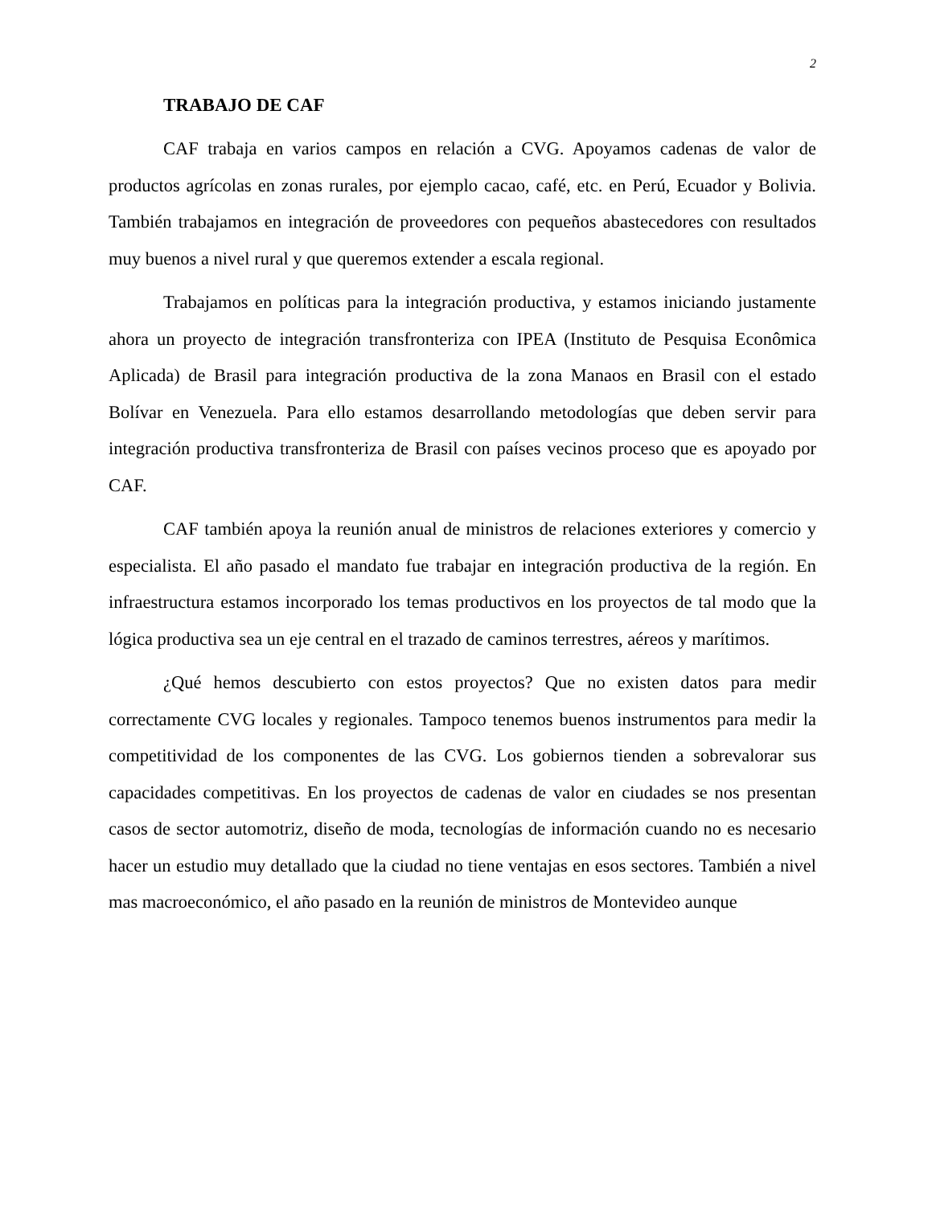2
TRABAJO DE CAF
CAF trabaja en varios campos en relación a CVG. Apoyamos cadenas de valor de productos agrícolas en zonas rurales, por ejemplo cacao, café, etc. en Perú, Ecuador y Bolivia. También trabajamos en integración de proveedores con pequeños abastecedores con resultados muy buenos a nivel rural y que queremos extender a escala regional.
Trabajamos en políticas para la integración productiva, y estamos iniciando justamente ahora un proyecto de integración transfronteriza con IPEA (Instituto de Pesquisa Econômica Aplicada) de Brasil para integración productiva de la zona Manaos en Brasil con el estado Bolívar en Venezuela. Para ello estamos desarrollando metodologías que deben servir para integración productiva transfronteriza de Brasil con países vecinos proceso que es apoyado por CAF.
CAF también apoya la reunión anual de ministros de relaciones exteriores y comercio y especialista. El año pasado el mandato fue trabajar en integración productiva de la región. En infraestructura estamos incorporado los temas productivos en los proyectos de tal modo que la lógica productiva sea un eje central en el trazado de caminos terrestres, aéreos y marítimos.
¿Qué hemos descubierto con estos proyectos? Que no existen datos para medir correctamente CVG locales y regionales. Tampoco tenemos buenos instrumentos para medir la competitividad de los componentes de las CVG. Los gobiernos tienden a sobrevalorar sus capacidades competitivas. En los proyectos de cadenas de valor en ciudades se nos presentan casos de sector automotriz, diseño de moda, tecnologías de información cuando no es necesario hacer un estudio muy detallado que la ciudad no tiene ventajas en esos sectores. También a nivel mas macroeconómico, el año pasado en la reunión de ministros de Montevideo aunque